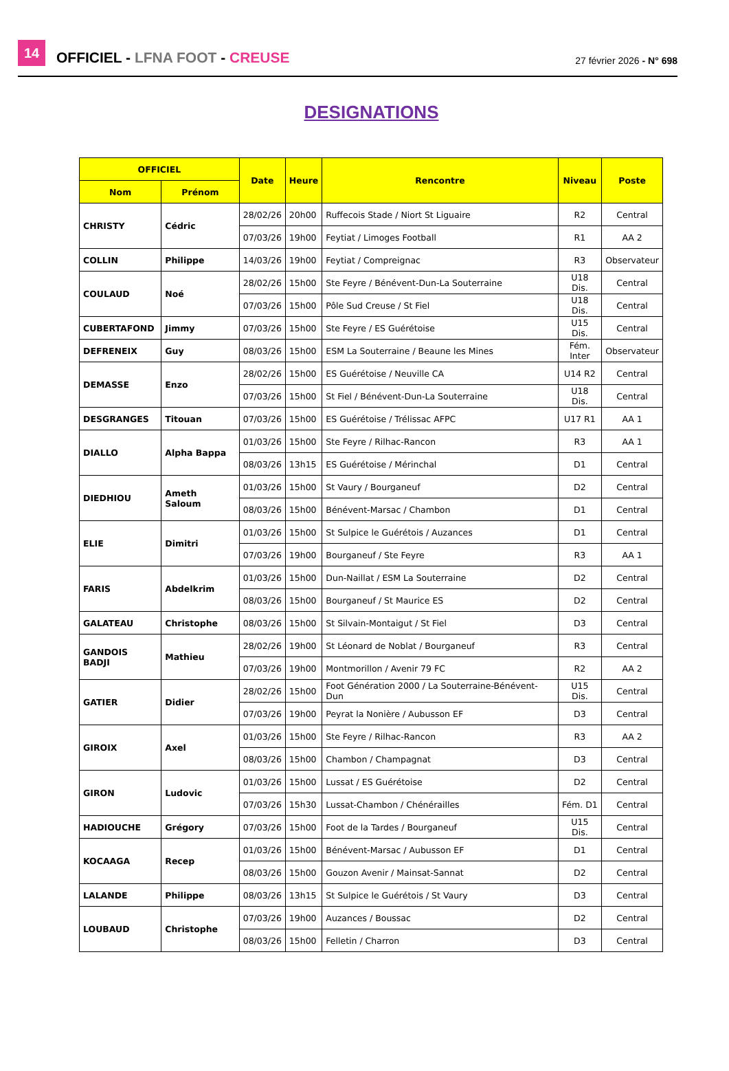14
OFFICIEL - LFNA FOOT - CREUSE
27 février 2026 - N° 698
DESIGNATIONS
| OFFICIEL | | Date | Heure | Rencontre | Niveau | Poste |
| --- | --- | --- | --- | --- | --- | --- |
| Nom | Prénom | | | | | |
| CHRISTY | Cédric | 28/02/26 | 20h00 | Ruffecois Stade / Niort St Liguaire | R2 | Central |
| | | 07/03/26 | 19h00 | Feytiat / Limoges Football | R1 | AA 2 |
| COLLIN | Philippe | 14/03/26 | 19h00 | Feytiat / Compreignac | R3 | Observateur |
| COULAUD | Noé | 28/02/26 | 15h00 | Ste Feyre / Bénévent-Dun-La Souterraine | U18 Dis. | Central |
| | | 07/03/26 | 15h00 | Pôle Sud Creuse / St Fiel | U18 Dis. | Central |
| CUBERTAFOND | Jimmy | 07/03/26 | 15h00 | Ste Feyre / ES Guérétoise | U15 Dis. | Central |
| DEFRENEIX | Guy | 08/03/26 | 15h00 | ESM La Souterraine / Beaune les Mines | Fém. Inter | Observateur |
| DEMASSE | Enzo | 28/02/26 | 15h00 | ES Guérétoise / Neuville CA | U14 R2 | Central |
| | | 07/03/26 | 15h00 | St Fiel / Bénévent-Dun-La Souterraine | U18 Dis. | Central |
| DESGRANGES | Titouan | 07/03/26 | 15h00 | ES Guérétoise / Trélissac AFPC | U17 R1 | AA 1 |
| DIALLO | Alpha Bappa | 01/03/26 | 15h00 | Ste Feyre / Rilhac-Rancon | R3 | AA 1 |
| | | 08/03/26 | 13h15 | ES Guérétoise / Mérinchal | D1 | Central |
| DIEDHIOU | Ameth Saloum | 01/03/26 | 15h00 | St Vaury / Bourganeuf | D2 | Central |
| | | 08/03/26 | 15h00 | Bénévent-Marsac / Chambon | D1 | Central |
| ELIE | Dimitri | 01/03/26 | 15h00 | St Sulpice le Guérétois / Auzances | D1 | Central |
| | | 07/03/26 | 19h00 | Bourganeuf / Ste Feyre | R3 | AA 1 |
| FARIS | Abdelkrim | 01/03/26 | 15h00 | Dun-Naillat / ESM La Souterraine | D2 | Central |
| | | 08/03/26 | 15h00 | Bourganeuf / St Maurice ES | D2 | Central |
| GALATEAU | Christophe | 08/03/26 | 15h00 | St Silvain-Montaigut / St Fiel | D3 | Central |
| GANDOIS BADJI | Mathieu | 28/02/26 | 19h00 | St Léonard de Noblat / Bourganeuf | R3 | Central |
| | | 07/03/26 | 19h00 | Montmorillon / Avenir 79 FC | R2 | AA 2 |
| GATIER | Didier | 28/02/26 | 15h00 | Foot Génération 2000 / La Souterraine-Bénévent-Dun | U15 Dis. | Central |
| | | 07/03/26 | 19h00 | Peyrat la Nonière / Aubusson EF | D3 | Central |
| GIROIX | Axel | 01/03/26 | 15h00 | Ste Feyre / Rilhac-Rancon | R3 | AA 2 |
| | | 08/03/26 | 15h00 | Chambon / Champagnat | D3 | Central |
| GIRON | Ludovic | 01/03/26 | 15h00 | Lussat / ES Guérétoise | D2 | Central |
| | | 07/03/26 | 15h30 | Lussat-Chambon / Chénérailles | Fém. D1 | Central |
| HADIOUCHE | Grégory | 07/03/26 | 15h00 | Foot de la Tardes / Bourganeuf | U15 Dis. | Central |
| KOCAAGA | Recep | 01/03/26 | 15h00 | Bénévent-Marsac / Aubusson EF | D1 | Central |
| | | 08/03/26 | 15h00 | Gouzon Avenir / Mainsat-Sannat | D2 | Central |
| LALANDE | Philippe | 08/03/26 | 13h15 | St Sulpice le Guérétois / St Vaury | D3 | Central |
| LOUBAUD | Christophe | 07/03/26 | 19h00 | Auzances / Boussac | D2 | Central |
| | | 08/03/26 | 15h00 | Felletin / Charron | D3 | Central |